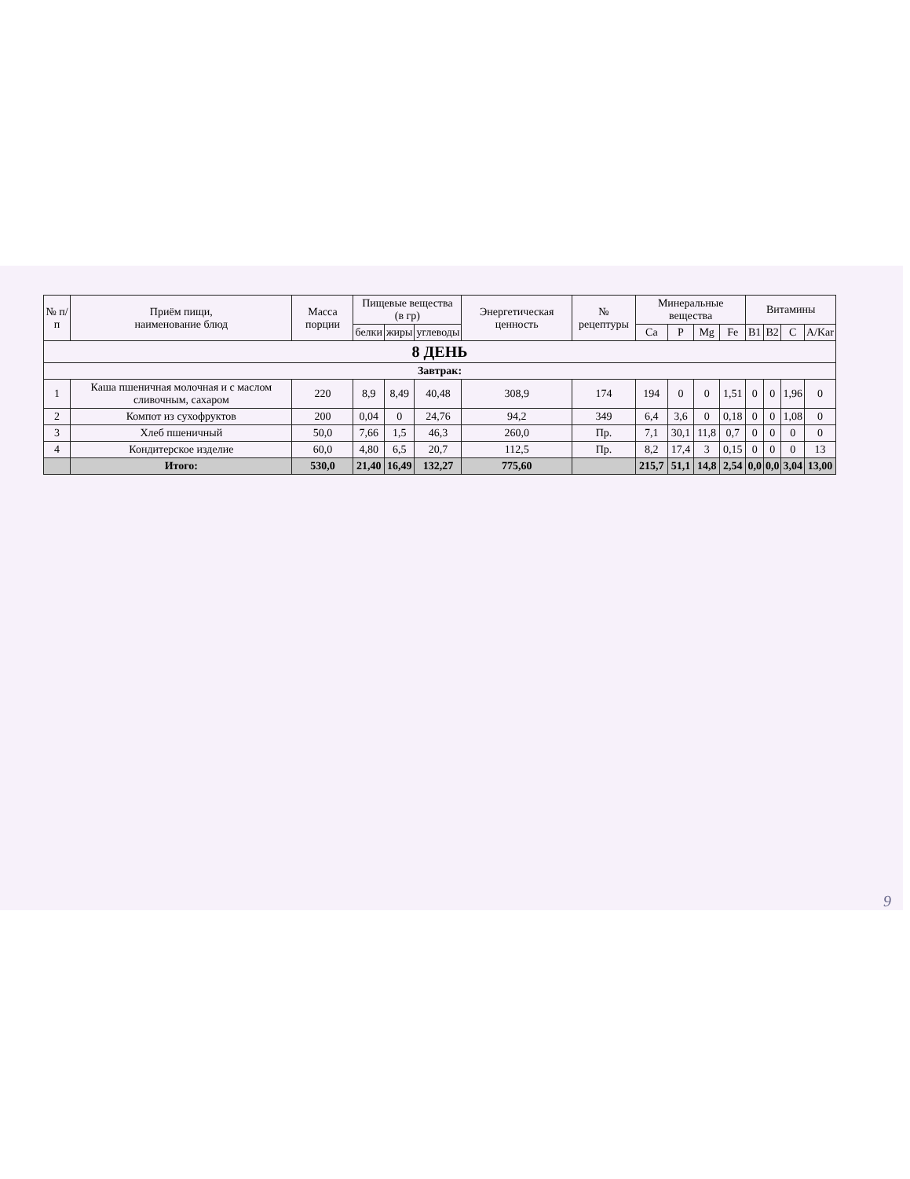| № п/п | Приём пищи, наименование блюд | Масса порции | Пищевые вещества (в гр) | | | Энергетическая ценность | № рецептуры | Минеральные вещества | | | | Витамины | | | |
| --- | --- | --- | --- | --- | --- | --- | --- | --- | --- | --- | --- | --- | --- | --- | --- |
| | | | белки | жиры | углеводы | | | Ca | P | Mg | Fe | B1 | B2 | C | A/Kar |
| 8 ДЕНЬ | | | | | | | | | | | | | | | |
| Завтрак: | | | | | | | | | | | | | | | |
| 1 | Каша пшеничная молочная и с маслом сливочным, сахаром | 220 | 8,9 | 8,49 | 40,48 | 308,9 | 174 | 194 | 0 | 0 | 1,51 | 0 | 0 | 1,96 | 0 |
| 2 | Компот из сухофруктов | 200 | 0,04 | 0 | 24,76 | 94,2 | 349 | 6,4 | 3,6 | 0 | 0,18 | 0 | 0 | 1,08 | 0 |
| 3 | Хлеб пшеничный | 50,0 | 7,66 | 1,5 | 46,3 | 260,0 | Пр. | 7,1 | 30,1 | 11,8 | 0,7 | 0 | 0 | 0 | 0 |
| 4 | Кондитерское изделие | 60,0 | 4,80 | 6,5 | 20,7 | 112,5 | Пр. | 8,2 | 17,4 | 3 | 0,15 | 0 | 0 | 0 | 13 |
| | Итого: | 530,0 | 21,40 | 16,49 | 132,27 | 775,60 | | 215,7 | 51,1 | 14,8 | 2,54 | 0,0 | 0,0 | 3,04 | 13,00 |
9